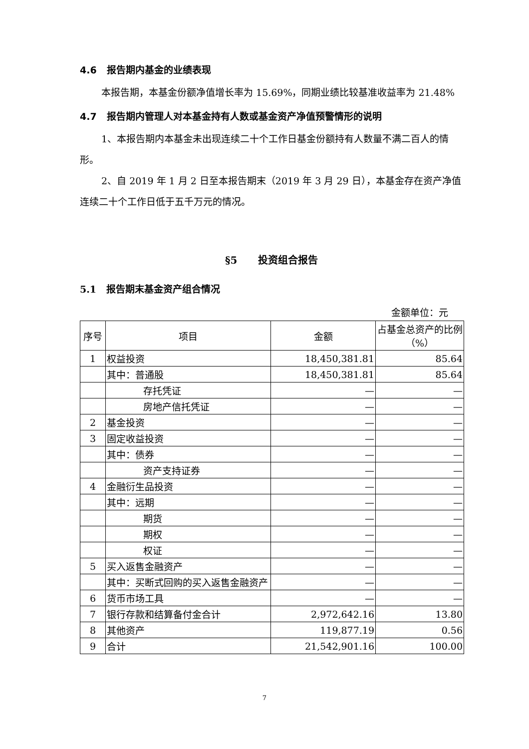4.6 报告期内基金的业绩表现
本报告期，本基金份额净值增长率为 15.69%，同期业绩比较基准收益率为 21.48%
4.7 报告期内管理人对本基金持有人数或基金资产净值预警情形的说明
1、本报告期内本基金未出现连续二十个工作日基金份额持有人数量不满二百人的情形。
2、自 2019 年 1 月 2 日至本报告期末（2019 年 3 月 29 日），本基金存在资产净值连续二十个工作日低于五千万元的情况。
§5 投资组合报告
5.1 报告期末基金资产组合情况
金额单位：元
| 序号 | 项目 | 金额 | 占基金总资产的比例（%） |
| --- | --- | --- | --- |
| 1 | 权益投资 | 18,450,381.81 | 85.64 |
| | 其中：普通股 | 18,450,381.81 | 85.64 |
| | 存托凭证 | — | — |
| | 房地产信托凭证 | — | — |
| 2 | 基金投资 | — | — |
| 3 | 固定收益投资 | — | — |
| | 其中：债券 | — | — |
| | 资产支持证券 | — | — |
| 4 | 金融衍生品投资 | — | — |
| | 其中：远期 | — | — |
| | 期货 | — | — |
| | 期权 | — | — |
| | 权证 | — | — |
| 5 | 买入返售金融资产 | — | — |
| | 其中：买断式回购的买入返售金融资产 | — | — |
| 6 | 货币市场工具 | — | — |
| 7 | 银行存款和结算备付金合计 | 2,972,642.16 | 13.80 |
| 8 | 其他资产 | 119,877.19 | 0.56 |
| 9 | 合计 | 21,542,901.16 | 100.00 |
7